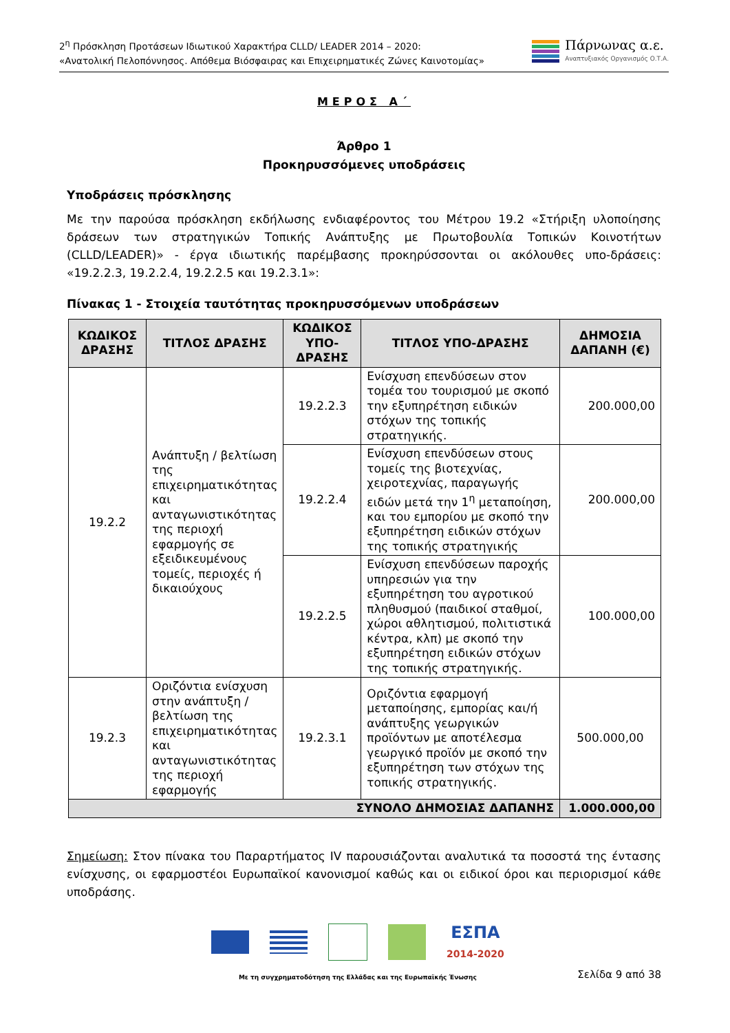2<sup>η</sup> Πρόσκληση Προτάσεων Ιδιωτικού Χαρακτήρα CLLD/ LEADER 2014 – 2020:
«Ανατολική Πελοπόννησος. Απόθεμα Βιόσφαιρας και Επιχειρηματικές Ζώνες Καινοτομίας»
Πάρνωνας α.ε.
Αναπτυξιακός Οργανισμός Ο.Τ.Α.
ΜΕΡΟΣ Α΄
Άρθρο 1
Προκηρυσσόμενες υποδράσεις
Υποδράσεις πρόσκλησης
Με την παρούσα πρόσκληση εκδήλωσης ενδιαφέροντος του Μέτρου 19.2 «Στήριξη υλοποίησης δράσεων των στρατηγικών Τοπικής Ανάπτυξης με Πρωτοβουλία Τοπικών Κοινοτήτων (CLLD/LEADER)» - έργα ιδιωτικής παρέμβασης προκηρύσσονται οι ακόλουθες υπο-δράσεις: «19.2.2.3, 19.2.2.4, 19.2.2.5 και 19.2.3.1»:
Πίνακας 1 - Στοιχεία ταυτότητας προκηρυσσόμενων υποδράσεων
| ΚΩΔΙΚΟΣ ΔΡΑΣΗΣ | ΤΙΤΛΟΣ ΔΡΑΣΗΣ | ΚΩΔΙΚΟΣ ΥΠΟ-ΔΡΑΣΗΣ | ΤΙΤΛΟΣ ΥΠΟ-ΔΡΑΣΗΣ | ΔΗΜΟΣΙΑ ΔΑΠΑΝΗ (€) |
| --- | --- | --- | --- | --- |
| 19.2.2 | Ανάπτυξη / βελτίωση της επιχειρηματικότητας και ανταγωνιστικότητας της περιοχή εφαρμογής σε εξειδικευμένους τομείς, περιοχές ή δικαιούχους | 19.2.2.3 | Ενίσχυση επενδύσεων στον τομέα του τουρισμού με σκοπό την εξυπηρέτηση ειδικών στόχων της τοπικής στρατηγικής. | 200.000,00 |
| | | 19.2.2.4 | Ενίσχυση επενδύσεων στους τομείς της βιοτεχνίας, χειροτεχνίας, παραγωγής ειδών μετά την 1<sup>η</sup> μεταποίηση, και του εμπορίου με σκοπό την εξυπηρέτηση ειδικών στόχων της τοπικής στρατηγικής | 200.000,00 |
| | | 19.2.2.5 | Ενίσχυση επενδύσεων παροχής υπηρεσιών για την εξυπηρέτηση του αγροτικού πληθυσμού (παιδικοί σταθμοί, χώροι αθλητισμού, πολιτιστικά κέντρα, κλπ) με σκοπό την εξυπηρέτηση ειδικών στόχων της τοπικής στρατηγικής. | 100.000,00 |
| 19.2.3 | Οριζόντια ενίσχυση στην ανάπτυξη / βελτίωση της επιχειρηματικότητας και ανταγωνιστικότητας της περιοχή εφαρμογής | 19.2.3.1 | Οριζόντια εφαρμογή μεταποίησης, εμπορίας και/ή ανάπτυξης γεωργικών προϊόντων με αποτέλεσμα γεωργικό προϊόν με σκοπό την εξυπηρέτηση των στόχων της τοπικής στρατηγικής. | 500.000,00 |
| ΣΥΝΟΛΟ ΔΗΜΟΣΙΑΣ ΔΑΠΑΝΗΣ | | | | 1.000.000,00 |
Σημείωση: Στον πίνακα του Παραρτήματος IV παρουσιάζονται αναλυτικά τα ποσοστά της έντασης ενίσχυσης, οι εφαρμοστέοι Ευρωπαϊκοί κανονισμοί καθώς και οι ειδικοί όροι και περιορισμοί κάθε υποδράσης.
ΕΣΠΑ
2014-2020
Με τη συγχρηματοδότηση της Ελλάδας και της Ευρωπαϊκής Ένωσης
Σελίδα 9 από 38